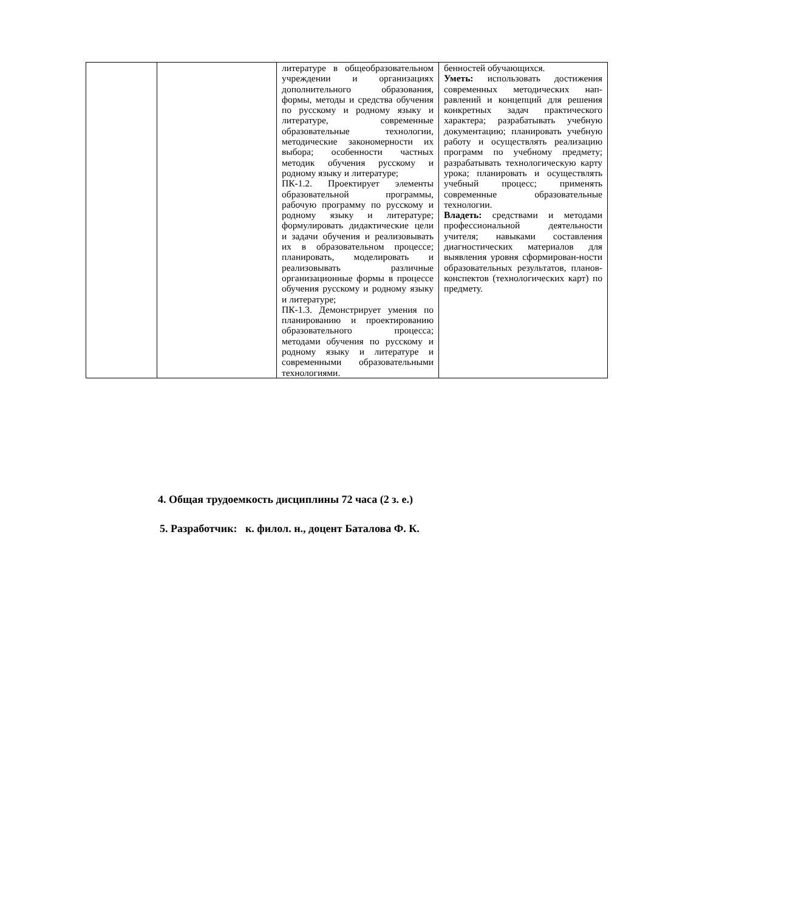| | | литературе в общеобразовательном учреждении и организациях дополнительного образования, формы, методы и средства обучения по русскому и родному языку и литературе, современные образовательные технологии, методические закономерности их выбора; особенности частных методик обучения русскому и родному языку и литературе; ПК-1.2. Проектирует элементы образовательной программы, рабочую программу по русскому и родному языку и литературе; формулировать дидактические цели и задачи обучения и реализовывать их в образовательном процессе; планировать, моделировать и реализовывать различные организационные формы в процессе обучения русскому и родному языку и литературе; ПК-1.3. Демонстрирует умения по планированию и проектированию образовательного процесса; методами обучения по русскому и родному языку и литературе и современными образовательными технологиями. | бенностей обучающихся. Уметь: использовать достижения современных методических нап-равлений и концепций для решения конкретных задач практического характера; разрабатывать учебную документацию; планировать учебную работу и осуществлять реализацию программ по учебному предмету; разрабатывать технологическую карту урока; планировать и осуществлять учебный процесс; применять современные образовательные технологии. Владеть: средствами и методами профессиональной деятельности учителя; навыками составления диагностических материалов для выявления уровня сформирован-ности образовательных результатов, планов-конспектов (технологических карт) по предмету. |
4. Общая трудоемкость дисциплины 72 часа (2 з. е.)
5. Разработчик: к. филол. н., доцент Баталова Ф. К.